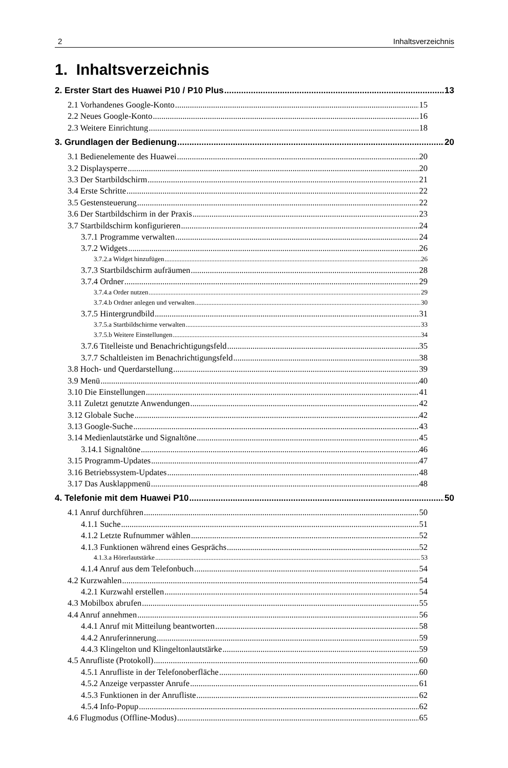2 Inhaltsverzeichnis
1. Inhaltsverzeichnis
2. Erster Start des Huawei P10 / P10 Plus 13
2.1 Vorhandenes Google-Konto 15
2.2 Neues Google-Konto 16
2.3 Weitere Einrichtung 18
3. Grundlagen der Bedienung 20
3.1 Bedienelemente des Huawei 20
3.2 Displaysperre 20
3.3 Der Startbildschirm 21
3.4 Erste Schritte 22
3.5 Gestensteuerung 22
3.6 Der Startbildschirm in der Praxis 23
3.7 Startbildschirm konfigurieren 24
3.7.1 Programme verwalten 24
3.7.2 Widgets 26
3.7.2.a Widget hinzufügen 26
3.7.3 Startbildschirm aufräumen 28
3.7.4 Ordner 29
3.7.4.a Order nutzen 29
3.7.4.b Ordner anlegen und verwalten 30
3.7.5 Hintergrundbild 31
3.7.5.a Startbildschirme verwalten 33
3.7.5.b Weitere Einstellungen 34
3.7.6 Titelleiste und Benachrichtigungsfeld 35
3.7.7 Schaltleisten im Benachrichtigungsfeld 38
3.8 Hoch- und Querdarstellung 39
3.9 Menü 40
3.10 Die Einstellungen 41
3.11 Zuletzt genutzte Anwendungen 42
3.12 Globale Suche 42
3.13 Google-Suche 43
3.14 Medienlautstärke und Signaltöne 45
3.14.1 Signaltöne 46
3.15 Programm-Updates 47
3.16 Betriebssystem-Updates 48
3.17 Das Ausklappmenü 48
4. Telefonie mit dem Huawei P10 50
4.1 Anruf durchführen 50
4.1.1 Suche 51
4.1.2 Letzte Rufnummer wählen 52
4.1.3 Funktionen während eines Gesprächs 52
4.1.3.a Hörerlautstärke 53
4.1.4 Anruf aus dem Telefonbuch 54
4.2 Kurzwahlen 54
4.2.1 Kurzwahl erstellen 54
4.3 Mobilbox abrufen 55
4.4 Anruf annehmen 56
4.4.1 Anruf mit Mitteilung beantworten 58
4.4.2 Anruferinnerung 59
4.4.3 Klingelton und Klingeltonlautstärke 59
4.5 Anrufliste (Protokoll) 60
4.5.1 Anrufliste in der Telefonoberfläche 60
4.5.2 Anzeige verpasster Anrufe 61
4.5.3 Funktionen in der Anrufliste 62
4.5.4 Info-Popup 62
4.6 Flugmodus (Offline-Modus) 65